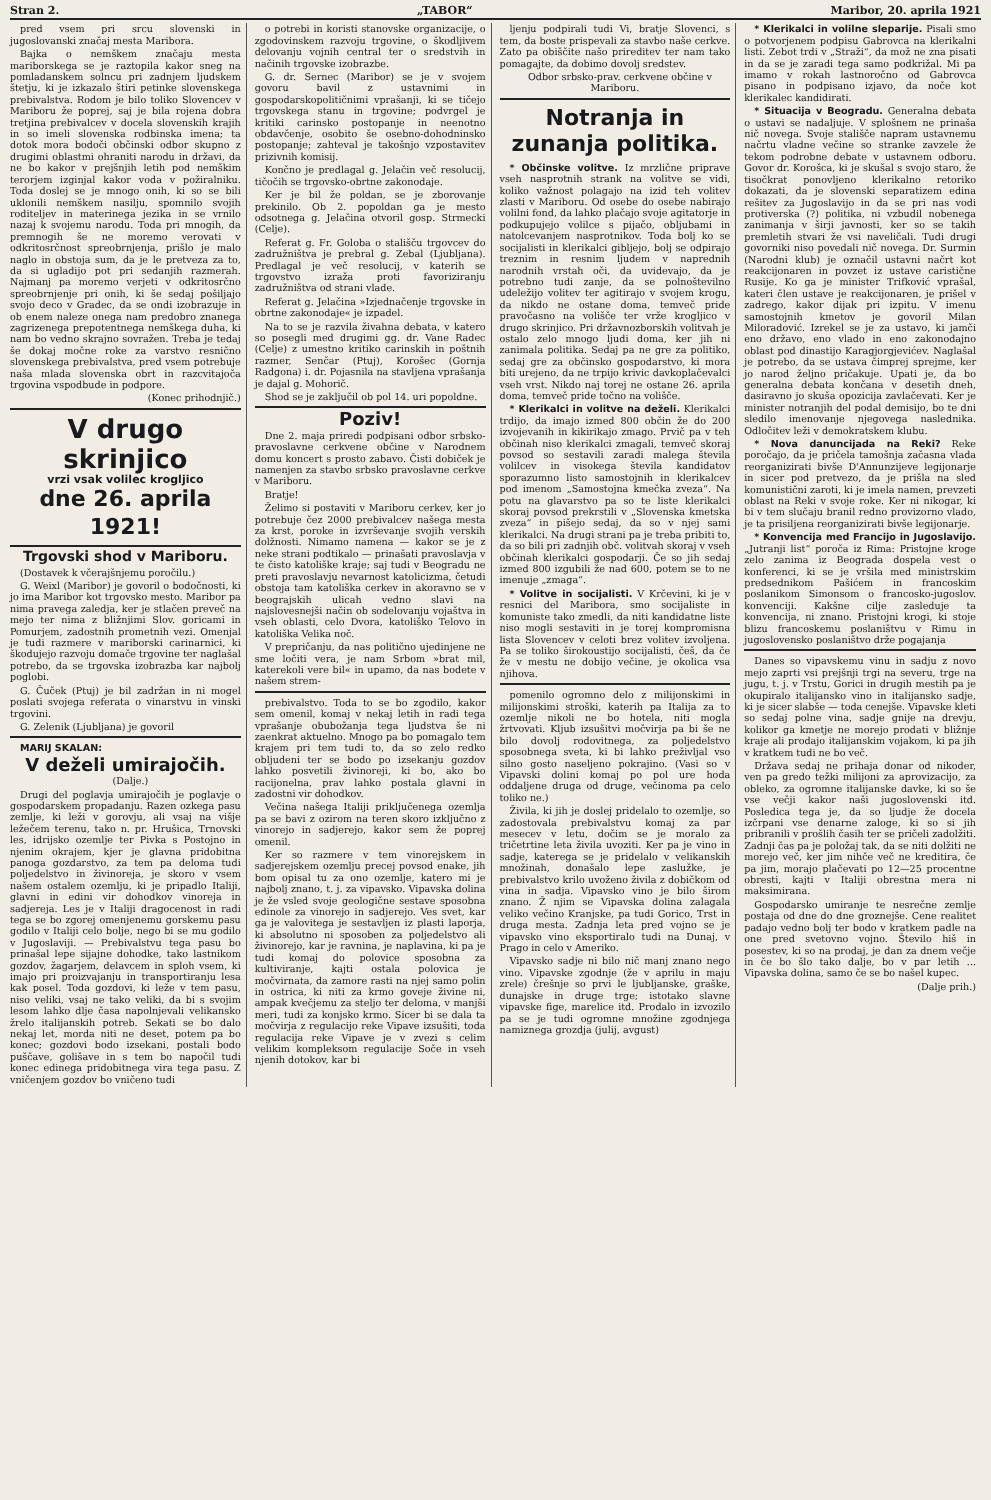Stran 2. „TABOR“Maribor, 20. aprila 1921
pred vsem pri srcu slovenski in jugoslovanski značaj mesta Maribora.
Bajka o nemškem značaju mesta mariborskega se je raztopila kakor sneg na pomladanskem solncu pri zadnjem ljudskem štetju, ki je izkazalo štiri petinke slovenskega prebivalstva. Rodom je bilo toliko Slovencev v Mariboru že poprej, saj je bila rojena dobra tretjina prebivalcev v docela slovenskih krajih in so imeli slovenska rodbinska imena; ta dotok mora bodoči občinski odbor skupno z drugimi oblastmi ohraniti narodu in državi, da ne bo kakor v prejšnjih letih pod nemškim terorjem izginjal kakor voda v požiralniku. Toda doslej se je mnogo onih, ki so se bili uklonili nemškem nasilju, spomnilo svojih roditeljev in materinega jezika in se vrnilo nazaj k svojemu narodu. Toda pri mnogih, da premnogih še ne moremo verovati v odkritosrčnost spreobrnjenja, prišlo je malo naglo in obstoja sum, da je le pretveza za to, da si ugladijo pot pri sedanjih razmerah. Najmanj pa moremo verjeti v odkritosrčno spreobrnjenje pri onih, ki še sedaj pošiljajo svojo deco v Gradec, da se ondi izobrazuje in ob enem naleze onega nam predobro znanega zagrizenega prepotentnega nemškega duha, ki nam bo vedno skrajno sovražen. Treba je tedaj še dokaj močne roke za varstvo resnično slovenskega prebivalstva, pred vsem potrebuje naša mlada slovenska obrt in razcvitajoča trgovina vspodbude in podpore.
(Konec prihodnjič.)
V drugo skrinjico
vrzi vsak volilec krogljico
dne 26. aprila 1921!
Trgovski shod v Mariboru.
(Dostavek k včerajšnjemu poročilu.)
G. Weixl (Maribor) je govoril o bodočnosti, ki jo ima Maribor kot trgovsko mesto. Maribor pa nima pravega zaledja, ker je stlačen preveč na mejo ter nima z bližnjimi Slov. goricami in Pomurjem, zadostnih prometnih vezi. Omenjal je tudi razmere v mariborski carinarnici, ki škodujejo razvoju domače trgovine ter naglašal potrebo, da se trgovska izobrazba kar najbolj poglobi.
G. Čuček (Ptuj) je bil zadržan in ni mogel poslati svojega referata o vinarstvu in vinski trgovini.
G. Zelenik (Ljubljana) je govoril
MARIJ SKALAN:
V deželi umirajočih.
(Dalje.)
Drugi del poglavja umirajočih je poglavje o gospodarskem propadanju. Razen ozkega pasu zemlje, ki leži v gorovju, ali vsaj na višje ležečem terenu, tako n. pr. Hrušica, Trnovski les, idrijsko ozemlje ter Pivka s Postojno in njenim okrajem, kjer je glavna pridobitna panoga gozdarstvo, za tem pa deloma tudi poljedelstvo in živinoreja, je skoro v vsem našem ostalem ozemlju, ki je pripadlo Italiji, glavni in edini vir dohodkov vinoreja in sadjereja. Les je v Italiji dragocenost in radi tega se bo zgorej omenjenemu gorskemu pasu godilo v Italiji celo bolje, nego bi se mu godilo v Jugoslaviji. — Prebivalstvu tega pasu bo prinašal lepe sijajne dohodke, tako lastnikom gozdov, žagarjem, delavcem in sploh vsem, ki imajo pri proizvajanju in transportiranju lesa kak posel. Toda gozdovi, ki leže v tem pasu, niso veliki, vsaj ne tako veliki, da bi s svojim lesom lahko dlje časa napolnjevali velikansko žrelo italijanskih potreb. Sekati se bo dalo nekaj let, morda niti ne deset, potem pa bo konec; gozdovi bodo izsekani, postali bodo puščave, golišave in s tem bo napočil tudi konec edinega pridobitnega vira tega pasu. Z vničenjem gozdov bo vničeno tudi
o potrebi in koristi stanovske organizacije, o zgodovinskem razvoju trgovine, o škodljivem delovanju vojnih central ter o sredstvih in načinih trgovske izobrazbe.
G. dr. Sernec (Maribor) se je v svojem govoru bavil z ustavnimi in gospodarskopolitičnimi vprašanji, ki se tičejo trgovskega stanu in trgovine; podvrgel je kritiki carinsko postopanje in neenotno obdavčenje, osobito še osebno-dohodninsko postopanje; zahteval je takošnjo vzpostavitev prizivnih komisij.
Končno je predlagal g. Jelačin več resolucij, tičočih se trgovsko-obrtne zakonodaje.
Ker je bil že poldan, se je zborovanje prekinilo. Ob 2. popoldan ga je mesto odsotnega g. Jelačina otvoril gosp. Strmecki (Celje).
Referat g. Fr. Goloba o stališču trgovcev do zadružništva je prebral g. Zebal (Ljubljana). Predlagal je več resolucij, v katerih se trgovstvo izraža proti favoriziranju zadružništva od strani vlade.
Referat g. Jelačina »Izjednačenje trgovske in obrtne zakonodaje« je izpadel.
Na to se je razvila živahna debata, v katero so posegli med drugimi gg. dr. Vane Radec (Celje) z umestno kritiko carinskih in poštnih razmer, Senčar (Ptuj), Korošec (Gornja Radgona) i. dr. Pojasnila na stavljena vprašanja je dajal g. Mohorič.
Shod se je zaključil ob pol 14. uri popoldne.
Poziv!
Dne 2. maja priredi podpisani odbor srbsko-pravoslavne cerkvene občine v Narodnem domu koncert s prosto zabavo. Čisti dobiček je namenjen za stavbo srbsko pravoslavne cerkve v Mariboru.
Bratje!
Želimo si postaviti v Mariboru cerkev, ker jo potrebuje čez 2000 prebivalcev našega mesta za krst, poroke in izvrševanje svojih verskih dolžnosti. Nimamo namena — kakor se je z neke strani podtikalo — prinašati pravoslavja v te čisto katoliške kraje; saj tudi v Beogradu ne preti pravoslavju nevarnost katolicizma, četudi obstoja tam katoliška cerkev in akoravno se v beograjskih ulicah vedno slavi na najslovesnejši način ob sodelovanju vojaštva in vseh oblasti, celo Dvora, katoliško Telovo in katoliška Velika noč.
V prepričanju, da nas politično ujedinjene ne sme ločiti vera, je nam Srbom »brat mil, katerekoli vere bil« in upamo, da nas bodete v našem strem-
prebivalstvo. Toda to se bo zgodilo, kakor sem omenil, komaj v nekaj letih in radi tega vprašanje obubožanja tega ljudstva še ni zaenkrat aktuelno. Mnogo pa bo pomagalo tem krajem pri tem tudi to, da so zelo redko obljudeni ter se bodo po izsekanju gozdov lahko posvetili živinoreji, ki bo, ako bo racijonelna, prav lahko postala glavni in zadostni vir dohodkov.
Večina našega Italiji priključenega ozemlja pa se bavi z ozirom na teren skoro izključno z vinorejo in sadjerejo, kakor sem že poprej omenil.
Ker so razmere v tem vinorejskem in sadjerejskem ozemlju precej povsod enake, jih bom opisal tu za ono ozemlje, katero mi je najbolj znano, t. j. za vipavsko. Vipavska dolina je že vsled svoje geologične sestave sposobna edinole za vinorejo in sadjerejo. Ves svet, kar ga je valovitega je sestavljen iz plasti laporja, ki absolutno ni sposoben za poljedelstvo ali živinorejo, kar je ravnina, je naplavina, ki pa je tudi komaj do polovice sposobna za kultiviranje, kajti ostala polovica je močvirnata, da zamore rasti na njej samo polin in ostrica, ki niti za krmo goveje živine ni, ampak kvečjemu za steljo ter deloma, v manjši meri, tudi za konjsko krmo. Sicer bi se dala ta močvirja z regulacijo reke Vipave izsušiti, toda regulacija reke Vipave je v zvezi s celim velikim kompleksom regulacije Soče in vseh njenih dotokov, kar bi
ljenju podpirali tudi Vi, bratje Slovenci, s tem, da boste prispevali za stavbo naše cerkve. Zato pa obiščite našo prireditev ter nam tako pomagajte, da dobimo dovolj sredstev.
Odbor srbsko-prav. cerkvene občine v Mariboru.
Notranja in zunanja politika.
* Občinske volitve. Iz mrzlične priprave vseh nasprotnih strank na volitve se vidi, koliko važnost polagajo na izid teh volitev zlasti v Mariboru. Od osebe do osebe nabirajo volilni fond, da lahko plačajo svoje agitatorje in podkupujejo volilce s pijačo, obljubami in natolcevanjem nasprotnikov. Toda bolj ko se socijalisti in klerikalci gibljejo, bolj se odpirajo treznim in resnim ljudem v naprednih narodnih vrstah oči, da uvidevajo, da je potrebno tudi zanje, da se polnoštevilno udeležijo volitev ter agitirajo v svojem krogu, da nikdo ne ostane doma, temveč pride pravočasno na volišče ter vrže krogljico v drugo skrinjico. Pri državnozborskih volitvah je ostalo zelo mnogo ljudi doma, ker jih ni zanimala politika. Sedaj pa ne gre za politiko, sedaj gre za občinsko gospodarstvo, ki mora biti urejeno, da ne trpijo krivic davkoplačevalci vseh vrst. Nikdo naj torej ne ostane 26. aprila doma, temveč pride točno na volišče.
* Klerikalci in volitve na deželi. Klerikalci trdijo, da imajo izmed 800 občin že do 200 izvojevanih in kikirikajo zmago. Prvič pa v teh občinah niso klerikalci zmagali, temveč skoraj povsod so sestavili zaradi malega števila volilcev in visokega števila kandidatov sporazumno listo samostojnih in klerikalcev pod imenom „Samostojna kmečka zveza“. Na potu na glavarstvo pa so te liste klerikalci skoraj povsod prekrstili v „Slovenska kmetska zveza“ in pišejo sedaj, da so v njej sami klerikalci. Na drugi strani pa je treba pribiti to, da so bili pri zadnjih obč. volitvah skoraj v vseh občinah klerikalci gospodarji. Če so jih sedaj izmed 800 izgubili že nad 600, potem se to ne imenuje „zmaga“.
* Volitve in socijalisti. V Krčevini, ki je v resnici del Maribora, smo socijaliste in komuniste tako zmedli, da niti kandidatne liste niso mogli sestaviti in je torej kompromisna lista Slovencev v celoti brez volitev izvoljena. Pa se toliko širokoustijo socijalisti, češ, da če že v mestu ne dobijo večine, je okolica vsa njihova.
pomenilo ogromno delo z milijonskimi in milijonskimi stroški, katerih pa Italija za to ozemlje nikoli ne bo hotela, niti mogla žrtvovati. Kljub izsušitvi močvirja pa bi še ne bilo dovolj rodovitnega, za poljedelstvo sposobnega sveta, ki bi lahko preživljal vso silno gosto naseljeno pokrajino. (Vasi so v Vipavski dolini komaj po pol ure hoda oddaljene druga od druge, večinoma pa celo toliko ne.)
Živila, ki jih je doslej pridelalo to ozemlje, so zadostovala prebivalstvu komaj za par mesecev v letu, dočim se je moralo za tričetrtine leta živila uvoziti. Ker pa je vino in sadje, katerega se je pridelalo v velikanskih množinah, donašalo lepe zaslužke, je prebivalstvo krilo uvoženo živila z dobičkom od vina in sadja. Vipavsko vino je bilo širom znano. Ž njim se Vipavska dolina zalagala veliko večino Kranjske, pa tudi Gorico, Trst in druga mesta. Zadnja leta pred vojno se je vipavsko vino eksportiralo tudi na Dunaj, v Prago in celo v Ameriko.
Vipavsko sadje ni bilo nič manj znano nego vino. Vipavske zgodnje (že v aprilu in maju zrele) črešnje so prvi le ljubljanske, graške, dunajske in druge trge; istotako slavne vipavske fige, marelice itd. Prodalo in izvozilo pa se je tudi ogromne množine zgodnjega namiznega grozdja (julij, avgust)
* Klerikalci in volilne sleparije. Pisali smo o potvorjenem podpisu Gabrovca na klerikalni listi. Zebot trdi v „Straži“, da mož ne zna pisati in da se je zaradi tega samo podkrižal. Mi pa imamo v rokah lastnoročno od Gabrovca pisano in podpisano izjavo, da noče kot klerikalec kandidirati.
* Situacija v Beogradu. Generalna debata o ustavi se nadaljuje. V splošnem ne prinaša nič novega. Svoje stališče napram ustavnemu načrtu vladne večine so stranke zavzele že tekom podrobne debate v ustavnem odboru. Govor dr. Korošca, ki je skušal s svojo staro, že tisočkrat ponovljeno klerikalno retoriko dokazati, da je slovenski separatizem edina rešitev za Jugoslavijo in da se pri nas vodi protiverska (?) politika, ni vzbudil nobenega zanimanja v širji javnosti, ker so se takih premletih stvari že vsi naveličali. Tudi drugi govorniki niso povedali nič novega. Dr. Surmin (Narodni klub) je označil ustavni načrt kot reakcijonaren in povzet iz ustave carističnе Rusije. Ko ga je minister Trifković vprašal, kateri člen ustave je reakcijonaren, je prišel v zadrego, kakor dijak pri izpitu. V imenu samostojnih kmetov je govoril Milan Miloradović. Izrekel se je za ustavo, ki jamči eno državo, eno vlado in eno zakonodajno oblast pod dinastijo Karagjorgjevićev. Naglašal je potrebo, da se ustava čimprej sprejme, ker jo narod željno pričakuje. Upati je, da bo generalna debata končana v desetih dneh, dasiravno jo skuša opozicija zavlačevati. Ker je minister notranjih del podal demisijo, bo te dni sledilo imenovanje njegovega naslednika. Odločitev leži v demokratskem klubu.
* Nova danuncijada na Reki? Reke poročajo, da je pričela tamošnja začasna vlada reorganizirati bivše D'Annunzijeve legijonarje in sicer pod pretvezo, da je prišla na sled komunistični zaroti, ki je imela namen, prevzeti oblast na Reki v svoje roke. Ker ni nikogar, ki bi v tem slučaju branil redno provizorno vlado, je ta prisiljena reorganizirati bivše legijonarje.
* Konvencija med Francijo in Jugoslavijo. „Jutranji list“ poroča iz Rima: Pristojne kroge zelo zanima iz Beograda dospela vest o konferenci, ki se je vršila med ministrskim predsednikom Pašićem in francoskim poslanikom Simonsom o francosko-jugoslov. konvenciji. Kakšne cilje zasleduje ta konvencija, ni znano. Pristojni krogi, ki stoje blizu francoskemu poslaništvu v Rimu in jugoslovensko poslaništvo drže pogajanja
Danes so vipavskemu vinu in sadju z novo mejo zaprti vsi prejšnji trgi na severu, trge na jugu, t. j. v Trstu, Gorici in drugih mestih pa je okupiralo italijansko vino in italijansko sadje, ki je sicer slabše — toda cenejše. Vipavske kleti so sedaj polne vina, sadje gnije na drevju, kolikor ga kmetje ne morejo prodati v bližnje kraje ali prodajo italijanskim vojakom, ki pa jih v kratkem tudi ne bo več.
Država sedaj ne prihaja donar od nikoder, ven pa gredo težki milijoni za aprovizacijo, za obleko, za ogromne italijanske davke, ki so še vse večji kakor naši jugoslovenski itd. Posledica tega je, da so ljudje že docela izčrpani vse denarne zaloge, ki so si jih pribranili v prošlih časih ter se pričeli zadolžiti. Zadnji čas pa je položaj tak, da se niti dolžiti ne morejo več, ker jim nihče več ne kreditira, če pa jim, morajo plačevati po 12—25 procentne obresti, kajti v Italiji obrestna mera ni maksimirana.
Gospodarsko umiranje te nesrečne zemlje postaja od dne do dne groznejše. Cene realitet padajo vedno bolj ter bodo v kratkem padle na one pred svetovno vojno. Število hiš in posestev, ki so na prodaj, je dan za dnem večje in če bo šlo tako dalje, bo v par letih ... Vipavska dolina, samo če se bo našel kupec.
(Dalje prih.)